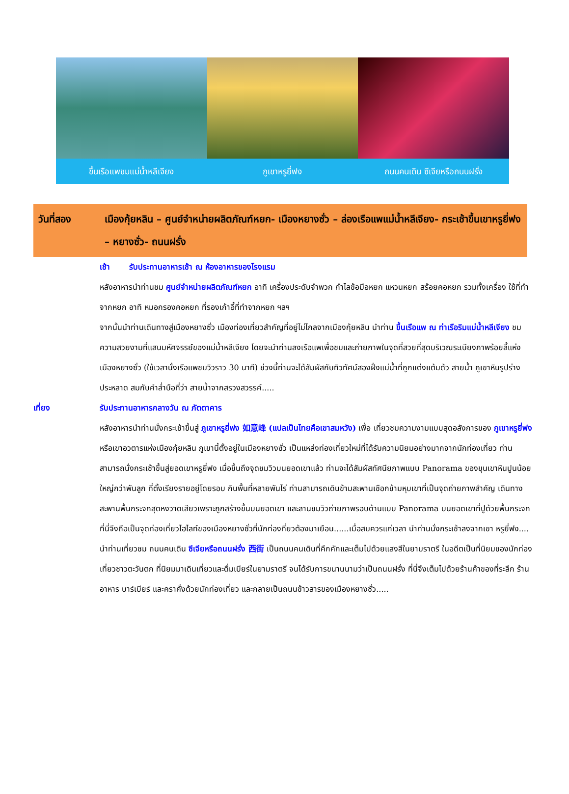ขึ้นเรือแพชมแม่น้ำหลีเจียง ภูเขาหรูยี่ฟง ถนนคนเดิน ซีเจียหรือถนนฝรั่ง
วันที่สอง เมืองกุ้ยหลิน – ศูนย์จำหน่ายผลิตภัณฑ์หยก- เมืองหยางซั่ว – ล่องเรือแพแม่น้ำหลีเจียง- กระเช้าขึ้นเขาหรูยี่ฟง – หยางซั่ว- ถนนฝรั่ง
เช้า รับประทานอาหารเช้า ณ ห้องอาหารของโรงแรม
หลังอาหารนำท่านชม ศูนย์จำหน่ายผลิตภัณฑ์หยก อาทิ เครื่องประดับจำพวก กำไลข้อมือหยก แหวนหยก สร้อยคอหยก รวมทั้งเครื่อง ใช้ที่ทำจากหยก อาทิ หมอกรองคอหยก ที่รองเก้าอี้ที่ทำจากหยก ฯลฯ
จากนั้นนำท่านเดินทางสู่เมืองหยางซั่ว เมืองท่องเที่ยวสำคัญที่อยู่ไม่ไกลจากเมืองกุ้ยหลิน นำท่าน ขึ้นเรือแพ ณ ท่าเรือริมแม่น้ำหลีเจียง ชมความสวยงามที่แสนมหัศจรรย์ของแม่น้ำหลีเจียง โดยจะนำท่านลงเรือแพเพื่อชมและถ่ายภาพในจุดที่สวยที่สุดบริเวณระเบียงภาพร้อยลี้แห่งเมืองหยางซั่ว (ใช้เวลานั่งเรือแพชมวิวราว 30 นาที) ช่วงนี้ท่านจะได้สัมผัสกับทิวทัศน์สองฝั่งแม่น้ำที่ถูกแต่งแต้มด้ว สายน้ำ ภูเขาหินรูปร่างประหลาด สมกับคำล่ำบือที่ว่า สายน้ำจากสรวงสวรรค์.....
เที่ยง รับประทานอาหารกลางวัน ณ ภัตตาคาร
หลังอาหารนำท่านนั่งกระเช้าขึ้นสู่ ภูเขาหรูยี่ฟง 如意峰 (แปลเป็นไทยคือเขาสมหวัง) เพื่อ เที่ยวชมความงามแบบสุดอลังการของ ภูเขาหรูยี่ฟง หรือเขาอวตารแห่งเมืองกุ้ยหลิน ภูเขานี้ตั้งอยู่ในเมืองหยางซั่ว เป็นแหล่งท่องเที่ยวใหม่ที่ได้รับความนิยมอย่างมากจากนักท่องเที่ยว ท่านสามารถนั่งกระเช้าขึ้นสู่ยอดเขาหรูยี่ฟง เมื่อขึ้นถึงจุดชมวิวบนยอดเขาแล้ว ท่านจะได้สัมผัสทัศนียภาพแบบ Panorama ของขุนเขาหินปูนน้อยใหญ่กว่าพันลูก ที่ตั้งเรียงรายอยู่โดยรอบ กินพื้นที่หลายพันไร่ ท่านสามารถเดินข้ามสะพานเชือกข้ามหุบเขาที่เป็นจุดถ่ายภาพสำคัญ เดินทางสะพานพื้นกระจกสุดหงวาดเสียวเพราะถูกสร้างขึ้นบนยอดเขา และลานชมวิวถ่ายภาพรอบด้านแบบ Panorama บนยอดเขาที่ปูด้วยพื้นกระจก ที่นี่จึงถือเป็นจุดท่องเที่ยวไฮไลท์ของเมืองหยางซั่วที่นักท่องที่ยวต้องมาเยือน......เมื่อสมควรแก่เวลา นำท่านนั่งกระเช้าลงจากเขา หรูยี่ฟง....
นำท่านเที่ยวชม ถนนคนเดิน ซีเจียหรือถนนฝรั่ง 西街 เป็นถนนคนเดินที่คึกคักและเต็มไปด้วยแสงสีในยามราตรี ในอดีตเป็นที่นิยมของนักท่องเที่ยวชาวตะวันตก ที่นิยมมาเดินเที่ยวและดื่มเบียร์ในยามราตรี จนได้รับการขนานนามว่าเป็นถนนฝรั่ง ที่นี่จึงเต็มไปด้วยร้านค้าของที่ระลึก ร้านอาหาร บาร์เบียร์ และคราคั่งด้วยนักท่องเที่ยว และกลายเป็นถนนข้าวสารของเมืองหยางซั่ว.....